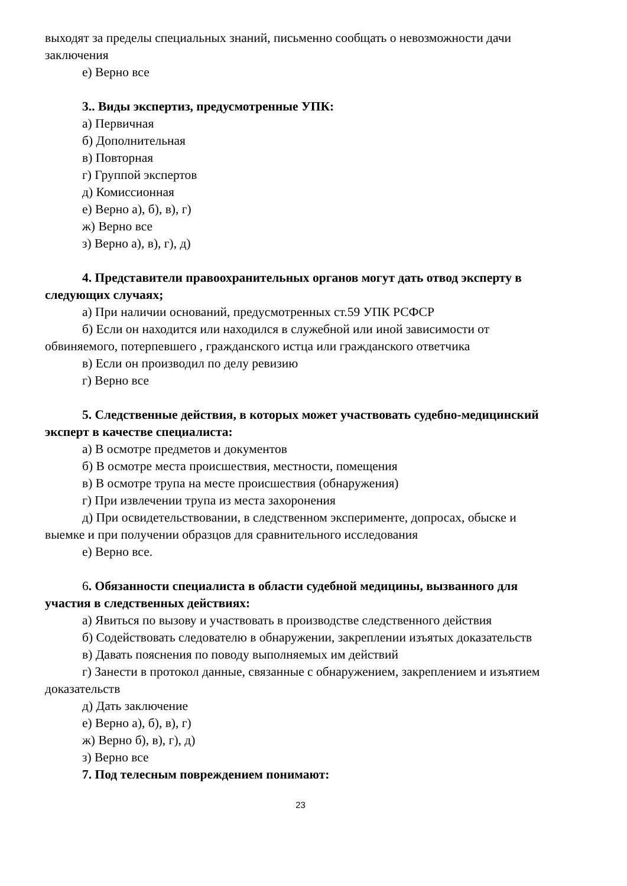выходят за пределы специальных знаний, письменно сообщать о невозможности дачи заключения
е) Верно все
3.. Виды экспертиз, предусмотренные УПК:
а) Первичная
б) Дополнительная
в) Повторная
г) Группой экспертов
д) Комиссионная
е) Верно а), б), в), г)
ж) Верно все
з) Верно а), в), г), д)
4. Представители правоохранительных органов могут дать отвод эксперту в следующих случаях;
а) При наличии оснований, предусмотренных ст.59 УПК РСФСР
б) Если он находится или находился в служебной или иной зависимости от обвиняемого, потерпевшего , гражданского истца или гражданского ответчика
в) Если он производил по делу ревизию
г) Верно все
5. Следственные действия, в которых может участвовать судебно-медицинский эксперт в качестве специалиста:
а) В осмотре предметов и документов
б) В осмотре места происшествия, местности, помещения
в) В осмотре трупа на месте происшествия (обнаружения)
г) При извлечении трупа из места захоронения
д) При освидетельствовании, в следственном эксперименте, допросах, обыске и выемке и при получении образцов для сравнительного исследования
е) Верно все.
6. Обязанности специалиста в области судебной медицины, вызванного для участия в следственных действиях:
а) Явиться по вызову и участвовать в производстве следственного действия
б) Содействовать следователю в обнаружении, закреплении изъятых доказательств
в) Давать пояснения по поводу выполняемых им действий
г) Занести в протокол данные, связанные с обнаружением, закреплением и изъятием доказательств
д) Дать заключение
е) Верно а), б), в), г)
ж) Верно б), в), г), д)
з) Верно все
7. Под телесным повреждением понимают:
23